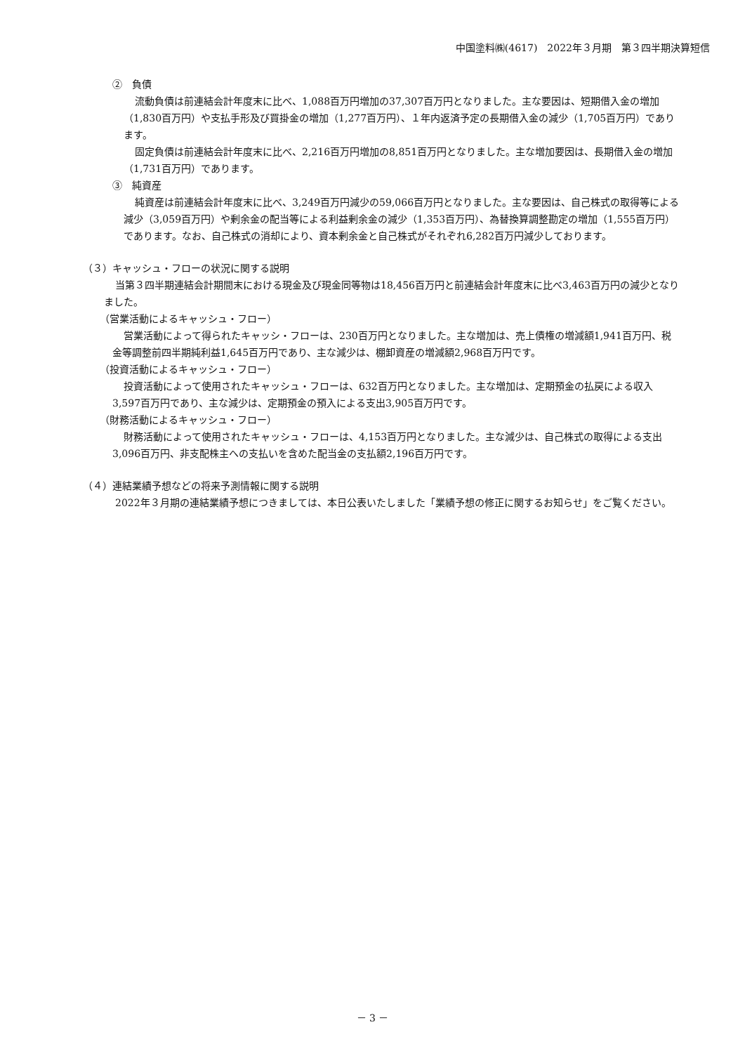中国塗料㈱(4617)　2022年３月期　第３四半期決算短信
②　負債
流動負債は前連結会計年度末に比べ、1,088百万円増加の37,307百万円となりました。主な要因は、短期借入金の増加（1,830百万円）や支払手形及び買掛金の増加（1,277百万円）、１年内返済予定の長期借入金の減少（1,705百万円）であります。
固定負債は前連結会計年度末に比べ、2,216百万円増加の8,851百万円となりました。主な増加要因は、長期借入金の増加（1,731百万円）であります。
③　純資産
純資産は前連結会計年度末に比べ、3,249百万円減少の59,066百万円となりました。主な要因は、自己株式の取得等による減少（3,059百万円）や剰余金の配当等による利益剰余金の減少（1,353百万円）、為替換算調整勘定の増加（1,555百万円）であります。なお、自己株式の消却により、資本剰余金と自己株式がそれぞれ6,282百万円減少しております。
（３）キャッシュ・フローの状況に関する説明
当第３四半期連結会計期間末における現金及び現金同等物は18,456百万円と前連結会計年度末に比べ3,463百万円の減少となりました。
（営業活動によるキャッシュ・フロー）
営業活動によって得られたキャッシ・フローは、230百万円となりました。主な増加は、売上債権の増減額1,941百万円、税金等調整前四半期純利益1,645百万円であり、主な減少は、棚卸資産の増減額2,968百万円です。
（投資活動によるキャッシュ・フロー）
投資活動によって使用されたキャッシュ・フローは、632百万円となりました。主な増加は、定期預金の払戻による収入3,597百万円であり、主な減少は、定期預金の預入による支出3,905百万円です。
（財務活動によるキャッシュ・フロー）
財務活動によって使用されたキャッシュ・フローは、4,153百万円となりました。主な減少は、自己株式の取得による支出3,096百万円、非支配株主への支払いを含めた配当金の支払額2,196百万円です。
（４）連結業績予想などの将来予測情報に関する説明
2022年３月期の連結業績予想につきましては、本日公表いたしました「業績予想の修正に関するお知らせ」をご覧ください。
－ 3 －